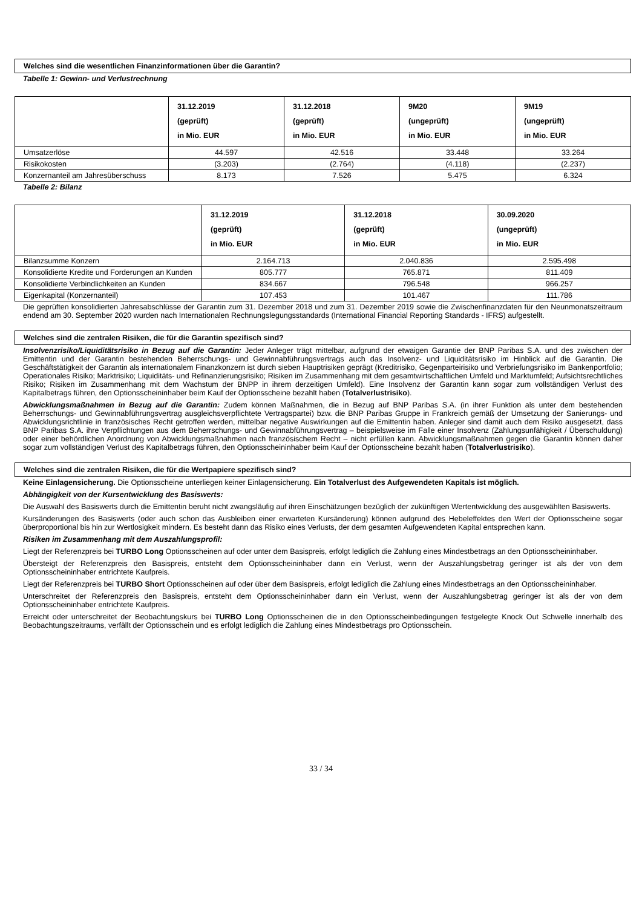Welches sind die wesentlichen Finanzinformationen über die Garantin?
Tabelle 1: Gewinn- und Verlustrechnung
| | 31.12.2019 (geprüft) in Mio. EUR | 31.12.2018 (geprüft) in Mio. EUR | 9M20 (ungeprüft) in Mio. EUR | 9M19 (ungeprüft) in Mio. EUR |
| --- | --- | --- | --- | --- |
| Umsatzerlöse | 44.597 | 42.516 | 33.448 | 33.264 |
| Risikokosten | (3.203) | (2.764) | (4.118) | (2.237) |
| Konzernanteil am Jahresüberschuss | 8.173 | 7.526 | 5.475 | 6.324 |
Tabelle 2: Bilanz
| | 31.12.2019 (geprüft) in Mio. EUR | 31.12.2018 (geprüft) in Mio. EUR | 30.09.2020 (ungeprüft) in Mio. EUR |
| --- | --- | --- | --- |
| Bilanzsumme Konzern | 2.164.713 | 2.040.836 | 2.595.498 |
| Konsolidierte Kredite und Forderungen an Kunden | 805.777 | 765.871 | 811.409 |
| Konsolidierte Verbindlichkeiten an Kunden | 834.667 | 796.548 | 966.257 |
| Eigenkapital (Konzernanteil) | 107.453 | 101.467 | 111.786 |
Die geprüften konsolidierten Jahresabschlüsse der Garantin zum 31. Dezember 2018 und zum 31. Dezember 2019 sowie die Zwischenfinanzdaten für den Neunmonatszeitraum endend am 30. September 2020 wurden nach Internationalen Rechnungslegungsstandards (International Financial Reporting Standards - IFRS) aufgestellt.
Welches sind die zentralen Risiken, die für die Garantin spezifisch sind?
Insolvenzrisiko/Liquiditätsrisiko in Bezug auf die Garantin: Jeder Anleger trägt mittelbar, aufgrund der etwaigen Garantie der BNP Paribas S.A. und des zwischen der Emittentin und der Garantin bestehenden Beherrschungs- und Gewinnabführungsvertrags auch das Insolvenz- und Liquiditätsrisiko im Hinblick auf die Garantin. Die Geschäftstätigkeit der Garantin als internationalem Finanzkonzern ist durch sieben Hauptrisiken geprägt (Kreditrisiko, Gegenparteirisiko und Verbriefungsrisiko im Bankenportfolio; Operationales Risiko; Marktrisiko; Liquiditäts- und Refinanzierungsrisiko; Risiken im Zusammenhang mit dem gesamtwirtschaftlichen Umfeld und Marktumfeld; Aufsichtsrechtliches Risiko; Risiken im Zusammenhang mit dem Wachstum der BNPP in ihrem derzeitigen Umfeld). Eine Insolvenz der Garantin kann sogar zum vollständigen Verlust des Kapitalbetrags führen, den Optionsscheininhaber beim Kauf der Optionsscheine bezahlt haben (Totalverlustrisiko).
Abwicklungsmaßnahmen in Bezug auf die Garantin: Zudem können Maßnahmen, die in Bezug auf BNP Paribas S.A. (in ihrer Funktion als unter dem bestehenden Beherrschungs- und Gewinnabführungsvertrag ausgleichsverpflichtete Vertragspartei) bzw. die BNP Paribas Gruppe in Frankreich gemäß der Umsetzung der Sanierungs- und Abwicklungsrichtlinie in französisches Recht getroffen werden, mittelbar negative Auswirkungen auf die Emittentin haben. Anleger sind damit auch dem Risiko ausgesetzt, dass BNP Paribas S.A. ihre Verpflichtungen aus dem Beherrschungs- und Gewinnabführungsvertrag – beispielsweise im Falle einer Insolvenz (Zahlungsunfähigkeit / Überschuldung) oder einer behördlichen Anordnung von Abwicklungsmaßnahmen nach französischem Recht – nicht erfüllen kann. Abwicklungsmaßnahmen gegen die Garantin können daher sogar zum vollständigen Verlust des Kapitalbetrags führen, den Optionsscheininhaber beim Kauf der Optionsscheine bezahlt haben (Totalverlustrisiko).
Welches sind die zentralen Risiken, die für die Wertpapiere spezifisch sind?
Keine Einlagensicherung. Die Optionsscheine unterliegen keiner Einlagensicherung. Ein Totalverlust des Aufgewendeten Kapitals ist möglich.
Abhängigkeit von der Kursentwicklung des Basiswerts:
Die Auswahl des Basiswerts durch die Emittentin beruht nicht zwangsläufig auf ihren Einschätzungen bezüglich der zukünftigen Wertentwicklung des ausgewählten Basiswerts.
Kursänderungen des Basiswerts (oder auch schon das Ausbleiben einer erwarteten Kursänderung) können aufgrund des Hebeleffektes den Wert der Optionsscheine sogar überproportional bis hin zur Wertlosigkeit mindern. Es besteht dann das Risiko eines Verlusts, der dem gesamten Aufgewendeten Kapital entsprechen kann.
Risiken im Zusammenhang mit dem Auszahlungsprofil:
Liegt der Referenzpreis bei TURBO Long Optionsscheinen auf oder unter dem Basispreis, erfolgt lediglich die Zahlung eines Mindestbetrags an den Optionsscheininhaber.
Übersteigt der Referenzpreis den Basispreis, entsteht dem Optionsscheininhaber dann ein Verlust, wenn der Auszahlungsbetrag geringer ist als der von dem Optionsscheininhaber entrichtete Kaufpreis.
Liegt der Referenzpreis bei TURBO Short Optionsscheinen auf oder über dem Basispreis, erfolgt lediglich die Zahlung eines Mindestbetrags an den Optionsscheininhaber.
Unterschreitet der Referenzpreis den Basispreis, entsteht dem Optionsscheininhaber dann ein Verlust, wenn der Auszahlungsbetrag geringer ist als der von dem Optionsscheininhaber entrichtete Kaufpreis.
Erreicht oder unterschreitet der Beobachtungskurs bei TURBO Long Optionsscheinen die in den Optionsscheinbedingungen festgelegte Knock Out Schwelle innerhalb des Beobachtungszeitraums, verfällt der Optionsschein und es erfolgt lediglich die Zahlung eines Mindestbetrags pro Optionsschein.
33 / 34